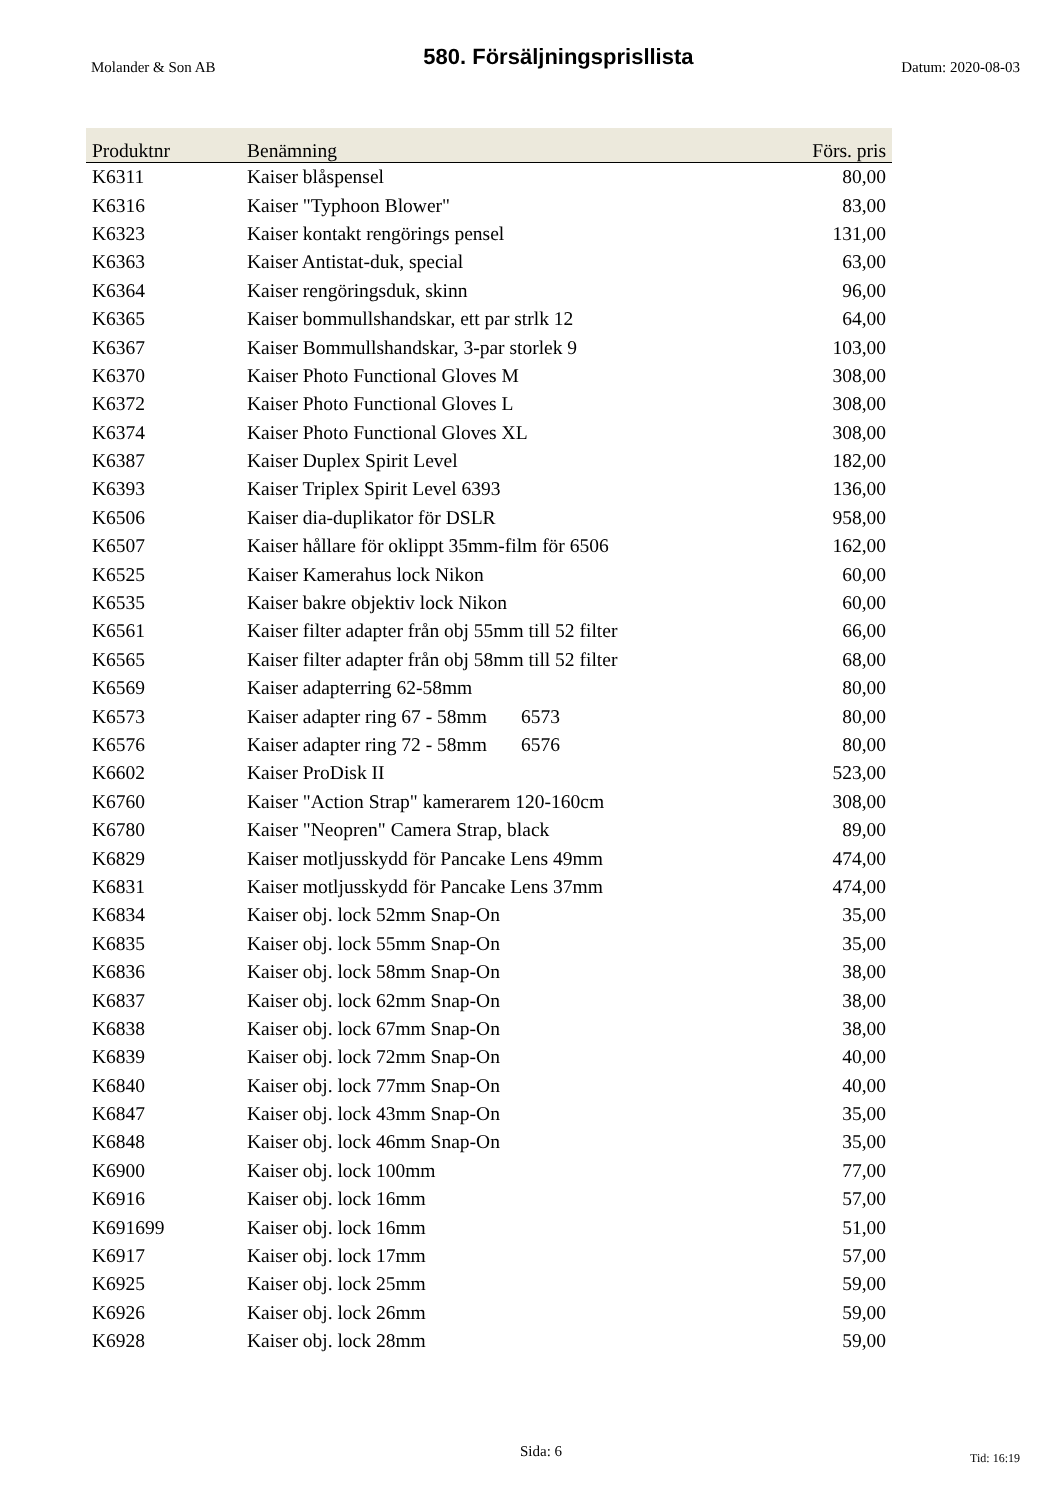Molander & Son AB 580. Försäljningsprisllista Datum: 2020-08-03
| Produktnr | Benämning | Förs. pris |
| --- | --- | --- |
| K6311 | Kaiser blåspensel | 80,00 |
| K6316 | Kaiser "Typhoon Blower" | 83,00 |
| K6323 | Kaiser kontakt rengörings pensel | 131,00 |
| K6363 | Kaiser Antistat-duk, special | 63,00 |
| K6364 | Kaiser rengöringsduk, skinn | 96,00 |
| K6365 | Kaiser bommullshandskar, ett par strlk 12 | 64,00 |
| K6367 | Kaiser Bommullshandskar, 3-par storlek 9 | 103,00 |
| K6370 | Kaiser Photo Functional Gloves M | 308,00 |
| K6372 | Kaiser Photo Functional Gloves L | 308,00 |
| K6374 | Kaiser Photo Functional Gloves XL | 308,00 |
| K6387 | Kaiser Duplex Spirit Level | 182,00 |
| K6393 | Kaiser Triplex Spirit Level 6393 | 136,00 |
| K6506 | Kaiser dia-duplikator för DSLR | 958,00 |
| K6507 | Kaiser hållare för oklippt 35mm-film för 6506 | 162,00 |
| K6525 | Kaiser Kamerahus lock Nikon | 60,00 |
| K6535 | Kaiser bakre objektiv lock Nikon | 60,00 |
| K6561 | Kaiser filter adapter från obj 55mm till 52 filter | 66,00 |
| K6565 | Kaiser filter adapter från obj 58mm till 52 filter | 68,00 |
| K6569 | Kaiser adapterring 62-58mm | 80,00 |
| K6573 | Kaiser adapter ring 67 - 58mm 6573 | 80,00 |
| K6576 | Kaiser adapter ring 72 - 58mm 6576 | 80,00 |
| K6602 | Kaiser ProDisk II | 523,00 |
| K6760 | Kaiser "Action Strap" kamerarem 120-160cm | 308,00 |
| K6780 | Kaiser "Neopren" Camera Strap, black | 89,00 |
| K6829 | Kaiser motljusskydd för Pancake Lens 49mm | 474,00 |
| K6831 | Kaiser motljusskydd för Pancake Lens 37mm | 474,00 |
| K6834 | Kaiser obj. lock 52mm Snap-On | 35,00 |
| K6835 | Kaiser obj. lock 55mm Snap-On | 35,00 |
| K6836 | Kaiser obj. lock 58mm Snap-On | 38,00 |
| K6837 | Kaiser obj. lock 62mm Snap-On | 38,00 |
| K6838 | Kaiser obj. lock 67mm Snap-On | 38,00 |
| K6839 | Kaiser obj. lock 72mm Snap-On | 40,00 |
| K6840 | Kaiser obj. lock 77mm Snap-On | 40,00 |
| K6847 | Kaiser obj. lock 43mm Snap-On | 35,00 |
| K6848 | Kaiser obj. lock 46mm Snap-On | 35,00 |
| K6900 | Kaiser obj. lock 100mm | 77,00 |
| K6916 | Kaiser obj. lock 16mm | 57,00 |
| K691699 | Kaiser obj. lock 16mm | 51,00 |
| K6917 | Kaiser obj. lock 17mm | 57,00 |
| K6925 | Kaiser obj. lock 25mm | 59,00 |
| K6926 | Kaiser obj. lock 26mm | 59,00 |
| K6928 | Kaiser obj. lock 28mm | 59,00 |
Sida: 6 Tid: 16:19